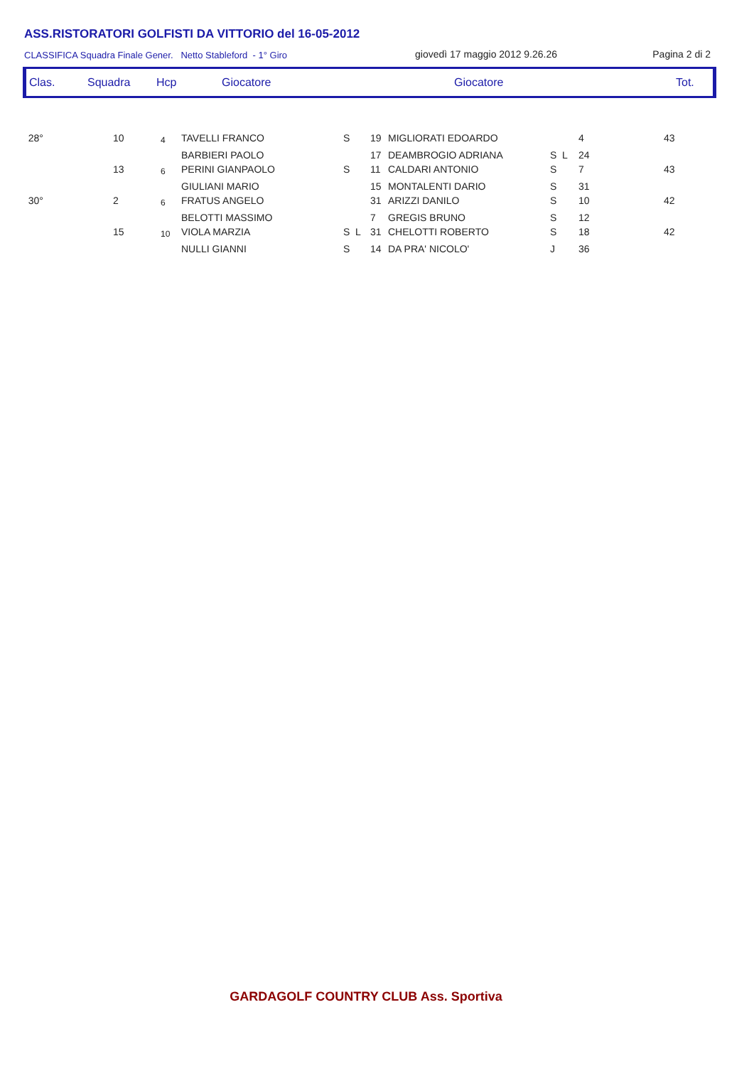ASS.RISTORATORI GOLFISTI DA VITTORIO del 16-05-2012
CLASSIFICA Squadra Finale Gener. Netto Stableford - 1° Giro giovedì 17 maggio 2012 9.26.26 Pagina 2 di 2
| Clas. | Squadra | Hcp | Giocatore | Giocatore | Tot. |
| --- | --- | --- | --- | --- | --- |
| 28° | 10 | 4 | TAVELLI FRANCO | S | 19 | MIGLIORATI EDOARDO | | 4 | 43 |
| | | | BARBIERI PAOLO | | 17 | DEAMBROGIO ADRIANA | S L | 24 | |
| | 13 | 6 | PERINI GIANPAOLO | S | 11 | CALDARI ANTONIO | S | 7 | 43 |
| | | | GIULIANI MARIO | | 15 | MONTALENTI DARIO | S | 31 | |
| 30° | 2 | 6 | FRATUS ANGELO | | 31 | ARIZZI DANILO | S | 10 | 42 |
| | | | BELOTTI MASSIMO | | 7 | GREGIS BRUNO | S | 12 | |
| | 15 | 10 | VIOLA MARZIA | S L | 31 | CHELOTTI ROBERTO | S | 18 | 42 |
| | | | NULLI GIANNI | S | 14 | DA PRA' NICOLO' | J | 36 | |
GARDAGOLF COUNTRY CLUB Ass. Sportiva